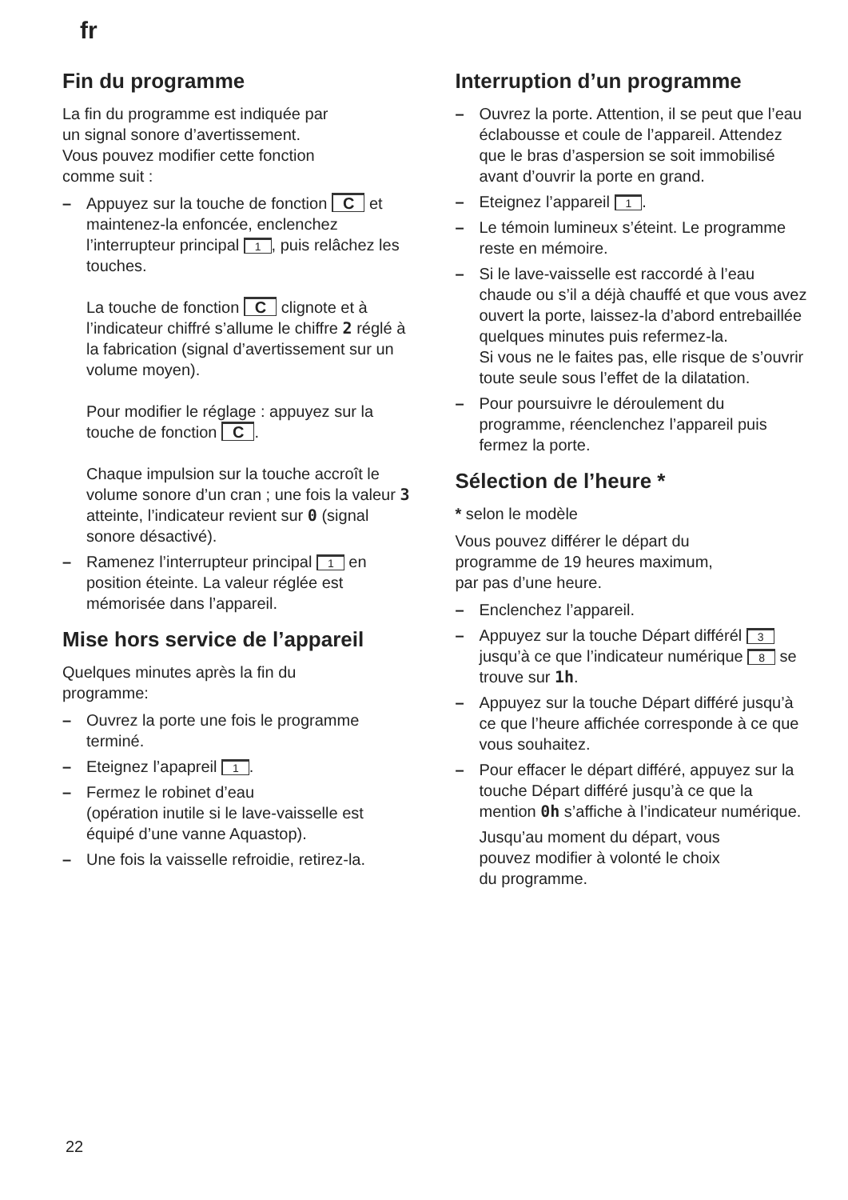fr
Fin du programme
La fin du programme est indiquée par
un signal sonore d’avertissement.
Vous pouvez modifier cette fonction
comme suit :
– Appuyez sur la touche de fonction C et maintenez-la enfoncée, enclenchez l’interrupteur principal 1, puis relâchez les touches.
La touche de fonction C clignote et à l’indicateur chiffré s’allume le chiffre 2 réglé à la fabrication (signal d’avertissement sur un volume moyen).
Pour modifier le réglage : appuyez sur la touche de fonction C.
Chaque impulsion sur la touche accroît le volume sonore d’un cran ; une fois la valeur 3 atteinte, l’indicateur revient sur 0 (signal sonore désactivé).
– Ramenez l’interrupteur principal 1 en position éteinte. La valeur réglée est mémorisée dans l’appareil.
Mise hors service de l’appareil
Quelques minutes après la fin du
programme:
– Ouvrez la porte une fois le programme terminé.
– Eteignez l’apapreil 1.
– Fermez le robinet d’eau
(opération inutile si le lave-vaisselle est équipé d’une vanne Aquastop).
– Une fois la vaisselle refroidie, retirez-la.
Interruption d’un programme
– Ouvrez la porte. Attention, il se peut que l’eau éclabousse et coule de l’appareil. Attendez que le bras d’aspersion se soit immobilisé avant d’ouvrir la porte en grand.
– Eteignez l’appareil 1.
– Le témoin lumineux s’éteint. Le programme reste en mémoire.
– Si le lave-vaisselle est raccordé à l’eau chaude ou s’il a déjà chauffé et que vous avez ouvert la porte, laissez-la d’abord entrebaillée quelques minutes puis refermez-la.
Si vous ne le faites pas, elle risque de s’ouvrir toute seule sous l’effet de la dilatation.
– Pour poursuivre le déroulement du programme, réenclenchez l’appareil puis fermez la porte.
Sélection de l’heure *
* selon le modèle
Vous pouvez différer le départ du
programme de 19 heures maximum,
par pas d’une heure.
– Enclenchez l’appareil.
– Appuyez sur la touche Départ différél 3 jusqu’à ce que l’indicateur numérique 8 se trouve sur 1h.
– Appuyez sur la touche Départ différé jusqu’à ce que l’heure affichée corresponde à ce que vous souhaitez.
– Pour effacer le départ différé, appuyez sur la touche Départ différé jusqu’à ce que la mention 0h s’affiche à l’indicateur numérique.
Jusqu’au moment du départ, vous
pouvez modifier à volonté le choix
du programme.
22